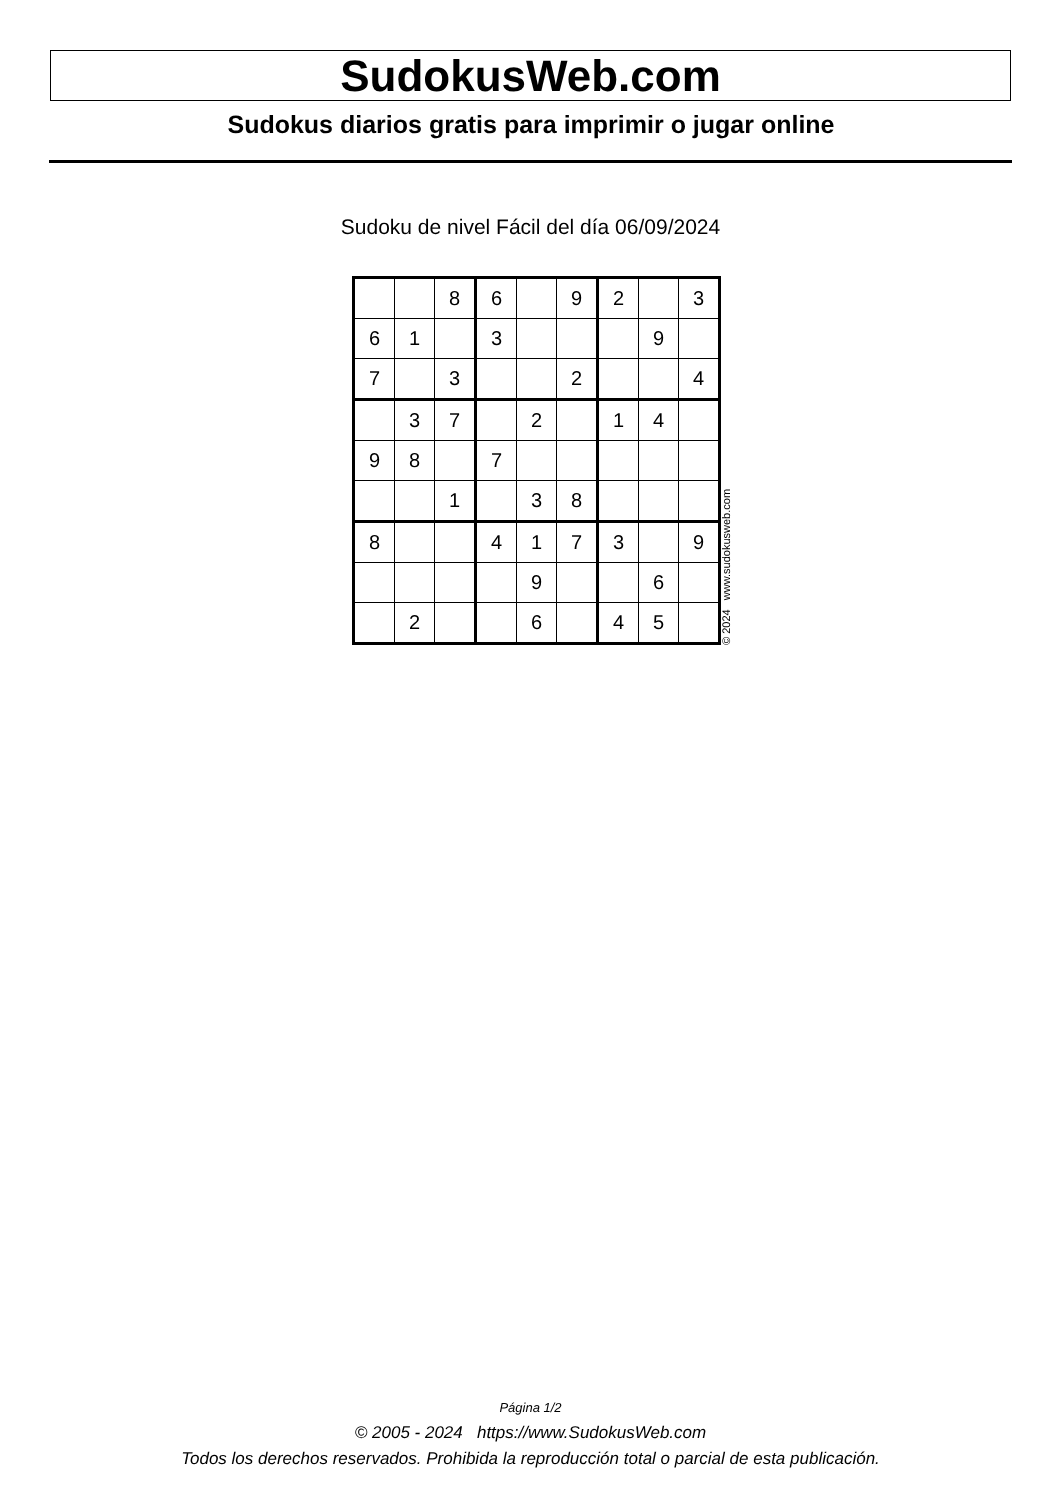SudokusWeb.com
Sudokus diarios gratis para imprimir o jugar online
Sudoku de nivel Fácil del día 06/09/2024
| | | 8 | 6 | | 9 | 2 | | 3 |
| 6 | 1 | | 3 | | | | 9 | |
| 7 | | 3 | | | 2 | | | 4 |
| | 3 | 7 | | 2 | | 1 | 4 | |
| 9 | 8 | | 7 | | | | | |
| | | 1 | | 3 | 8 | | | |
| 8 | | | 4 | 1 | 7 | 3 | | 9 |
| | | | | 9 | | | 6 | |
| | 2 | | | 6 | | 4 | 5 | |
© 2024 www.sudokusweb.com
Página 1/2
© 2005 - 2024 https://www.SudokusWeb.com
Todos los derechos reservados. Prohibida la reproducción total o parcial de esta publicación.